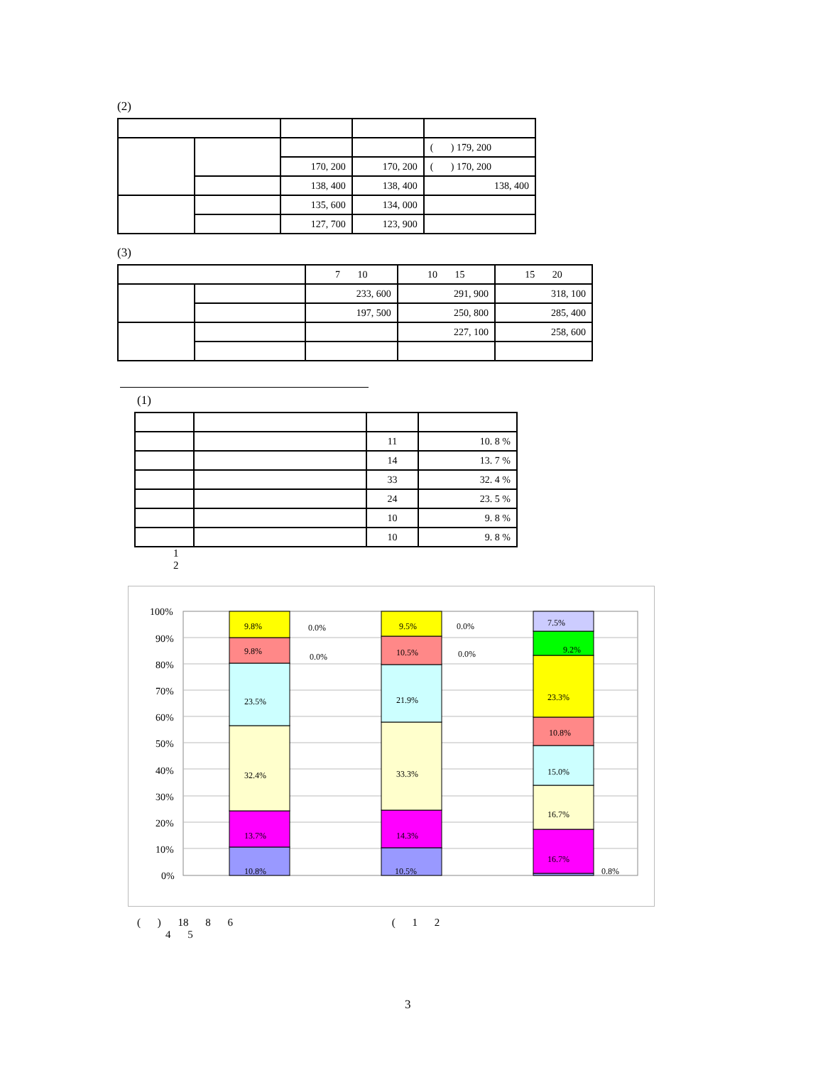(2)
| | | | | ( ) 179, 200 |
| | | 170, 200 | 170, 200 | ( ) 170, 200 |
| | | 138, 400 | 138, 400 | 138, 400 |
| | | 135, 600 | 134, 000 | |
| | | 127, 700 | 123, 900 | |
(3)
| | | 7 10 | 10 15 | 15 20 |
| | | 233, 600 | 291, 900 | 318, 100 |
| | | 197, 500 | 250, 800 | 285, 400 |
| | | | 227, 100 | 258, 600 |
(1)
| | | 11 | 10. 8 % |
| | | 14 | 13. 7 % |
| | | 33 | 32. 4 % |
| | | 24 | 23. 5 % |
| | | 10 | 9. 8 % |
| | | 10 | 9. 8 % |
1
2
100%
90%
80%
70%
60%
50%
40%
30%
20%
10%
0%
10.8%
13.7%
32.4%
23.5%
9.8%
9.8%
0.0%
0.0%
10.5%
14.3%
33.3%
21.9%
10.5%
9.5%
0.0%
0.0%
16.7%
16.7%
15.0%
10.8%
23.3%
9.2%
7.5%
0.8%
( ) 18 8 6 ( 1 2
4 5
3